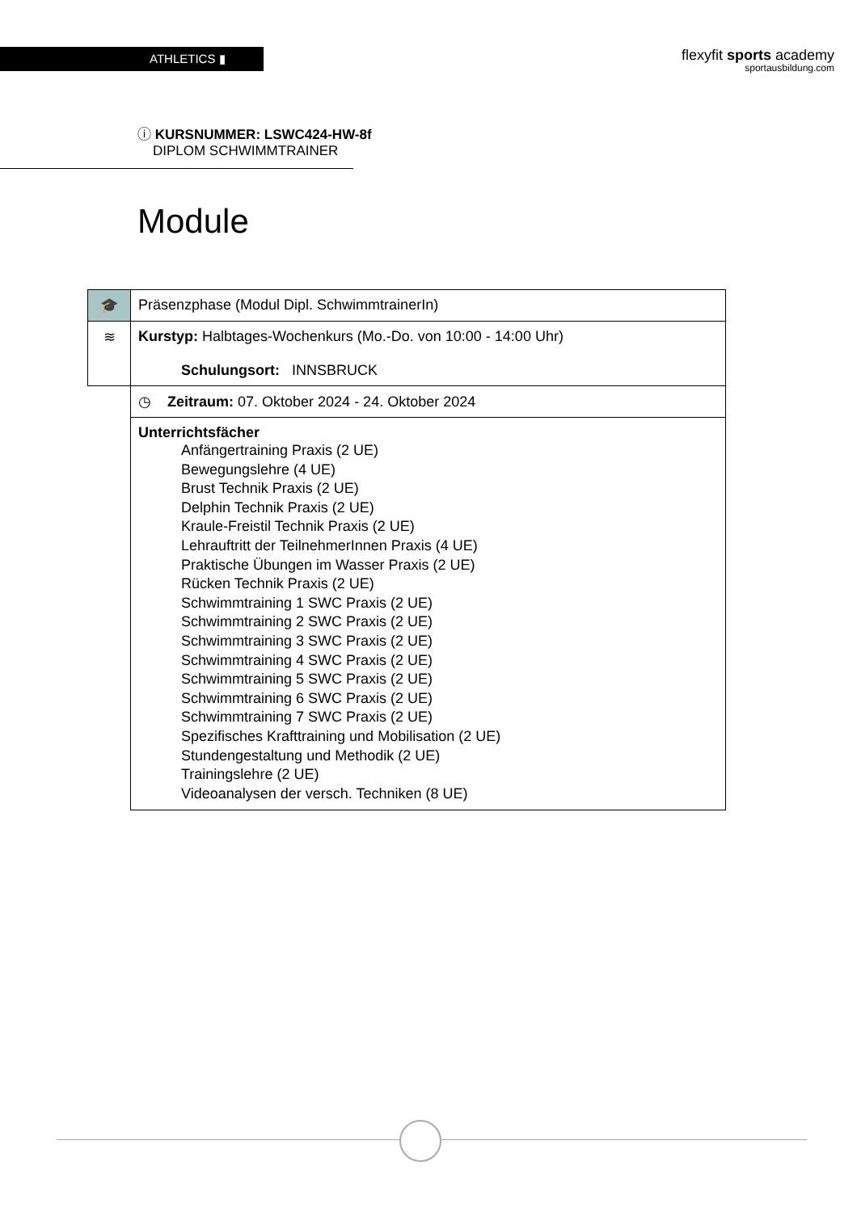ATHLETICS ▮
flexyfit sports academy
sportausbildung.com
ⓘ KURSNUMMER: LSWC424-HW-8f
DIPLOM SCHWIMMTRAINER
Module
| 🎓 | Präsenzphase (Modul Dipl. SchwimmtrainerIn) |
| ≋ | Kurstyp: Halbtages-Wochenkurs (Mo.-Do. von 10:00 - 14:00 Uhr) Schulungsort: INNSBRUCK |
| | ◷ Zeitraum: 07. Oktober 2024 - 24. Oktober 2024 |
| | Unterrichtsfächer Anfängertraining Praxis (2 UE) Bewegungslehre (4 UE) Brust Technik Praxis (2 UE) Delphin Technik Praxis (2 UE) Kraule-Freistil Technik Praxis (2 UE) Lehrauftritt der TeilnehmerInnen Praxis (4 UE) Praktische Übungen im Wasser Praxis (2 UE) Rücken Technik Praxis (2 UE) Schwimmtraining 1 SWC Praxis (2 UE) Schwimmtraining 2 SWC Praxis (2 UE) Schwimmtraining 3 SWC Praxis (2 UE) Schwimmtraining 4 SWC Praxis (2 UE) Schwimmtraining 5 SWC Praxis (2 UE) Schwimmtraining 6 SWC Praxis (2 UE) Schwimmtraining 7 SWC Praxis (2 UE) Spezifisches Krafttraining und Mobilisation (2 UE) Stundengestaltung und Methodik (2 UE) Trainingslehre (2 UE) Videoanalysen der versch. Techniken (8 UE) |